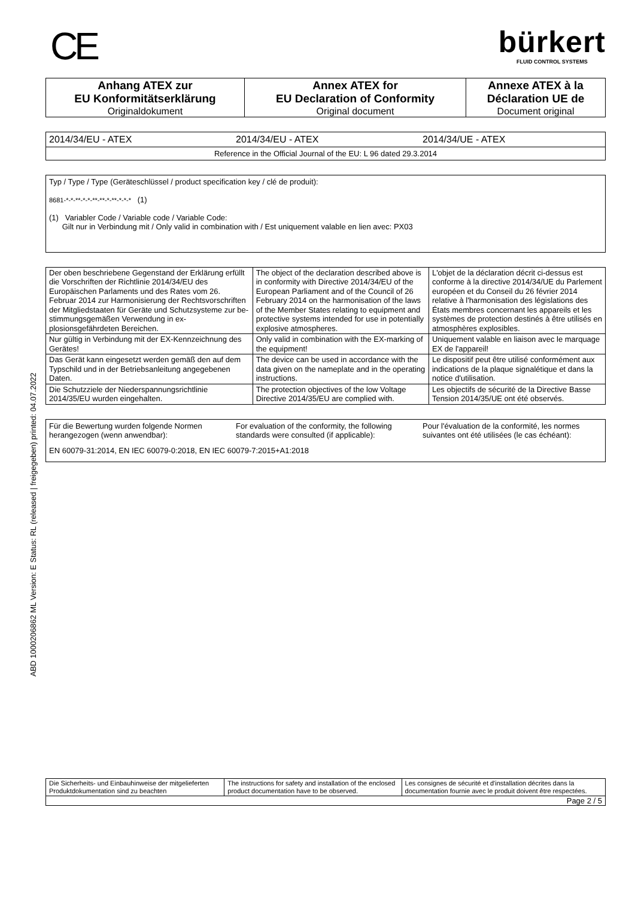CE
bürkert
FLUID CONTROL SYSTEMS
| Anhang ATEX zur EU Konformitätserklärung | Annex ATEX for EU Declaration of Conformity | Annexe ATEX à la Déclaration UE de |
| Originaldokument | Original document | Document original |
2014/34/EU - ATEX 2014/34/EU - ATEX 2014/34/UE - ATEX
Reference in the Official Journal of the EU: L 96 dated 29.3.2014
Typ / Type / Type (Geräteschlüssel / product specification key / clé de produit):
8681-*-*-**-*-*-**-**-*-**-*-*-* (1)
(1) Variabler Code / Variable code / Variable Code:
Gilt nur in Verbindung mit / Only valid in combination with / Est uniquement valable en lien avec: PX03
| Der oben beschriebene Gegenstand der Erklärung erfüllt die Vorschriften der Richtlinie 2014/34/EU des Europäischen Parlaments und des Rates vom 26. Februar 2014 zur Harmonisierung der Rechtsvorschriften der Mitgliedstaaten für Geräte und Schutzsysteme zur be­stimmungsgemäßen Verwendung in ex­plosionsgefährdeten Bereichen. | The object of the declaration described above is in conformity with Directive 2014/34/EU of the European Parliament and of the Council of 26 February 2014 on the harmonisation of the laws of the Member States relating to equipment and protective systems intended for use in potentially explosive atmospheres. | L'objet de la déclaration décrit ci-dessus est conforme à la directive 2014/34/UE du Parlement européen et du Conseil du 26 février 2014 relative à l'harmonisation des législations des États membres concernant les appareils et les systèmes de protection destinés à être utilisés en atmosphères explosibles. |
| Nur gültig in Verbindung mit der EX-Kennzeichnung des Gerätes! | Only valid in combination with the EX-marking of the equipment! | Uniquement valable en liaison avec le marquage EX de l'appareil! |
| Das Gerät kann eingesetzt werden ge­mäß den auf dem Typschild und in der Betriebsanleitung angegebenen Daten. | The device can be used in accordance with the data given on the nameplate and in the operating instructions. | Le dispositif peut être utilisé conformé­ment aux indications de la plaque signa­létique et dans la notice d'utilisation. |
| Die Schutzziele der Niederspannungs­richtlinie 2014/35/EU wurden eingehal­ten. | The protection objectives of the low Voltage Directive 2014/35/EU are com­plied with. | Les objectifs de sécurité de la Directive Basse Tension 2014/35/UE ont été ob­servés. |
Für die Bewertung wurden folgende Normen herangezogen (wenn anwend­bar): For evaluation of the conformity, the following standards were consulted (if applicable): Pour l'évaluation de la conformité, les normes suivantes ont été utilisées (le cas échéant):
EN 60079-31:2014, EN IEC 60079-0:2018, EN IEC 60079-7:2015+A1:2018
| Die Sicherheits- und Einbauhinweise der mitgelieferten Produktdokumentation sind zu beachten | The instructions for safety and installation of the enclosed product documentation have to be observed. | Les consignes de sécurité et d'installation décrites dans la documentation fournie avec le produit doivent être respectées. |
| Page 2 / 5 | | |
ABD 1000206862 ML Version: E Status: RL (released | freigegeben) printed: 04.07.2022